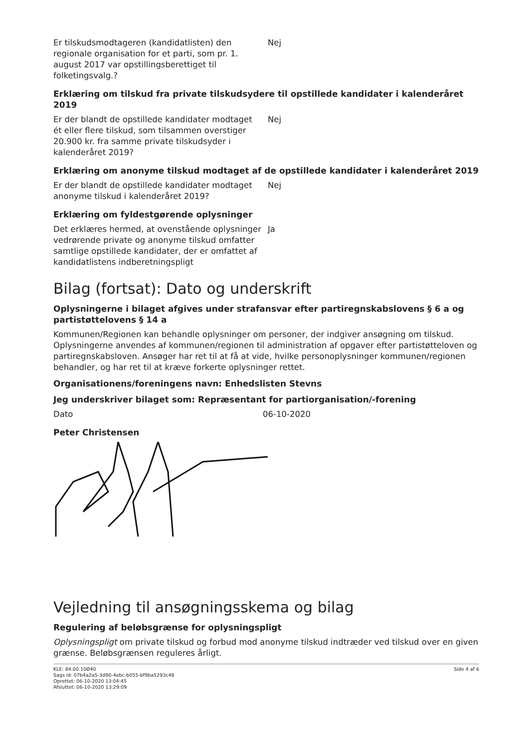Er tilskudsmodtageren (kandidatlisten) den regionale organisation for et parti, som pr. 1. august 2017 var opstillingsberettiget til folketingsvalg.?
Nej
Erklæring om tilskud fra private tilskudsydere til opstillede kandidater i kalenderåret 2019
Er der blandt de opstillede kandidater modtaget ét eller flere tilskud, som tilsammen overstiger 20.900 kr. fra samme private tilskudsyder i kalenderåret 2019?
Nej
Erklæring om anonyme tilskud modtaget af de opstillede kandidater i kalenderåret 2019
Er der blandt de opstillede kandidater modtaget anonyme tilskud i kalenderåret 2019?
Nej
Erklæring om fyldestgørende oplysninger
Det erklæres hermed, at ovenstående oplysninger vedrørende private og anonyme tilskud omfatter samtlige opstillede kandidater, der er omfattet af kandidatlistens indberetningspligt
Ja
Bilag (fortsat): Dato og underskrift
Oplysningerne i bilaget afgives under strafansvar efter partiregnskabslovens § 6 a og partistøttelovens § 14 a
Kommunen/Regionen kan behandle oplysninger om personer, der indgiver ansøgning om tilskud. Oplysningerne anvendes af kommunen/regionen til administration af opgaver efter partistøtteloven og partiregnskabsloven. Ansøger har ret til at få at vide, hvilke personoplysninger kommunen/regionen behandler, og har ret til at kræve forkerte oplysninger rettet.
Organisationens/foreningens navn: Enhedslisten Stevns
Jeg underskriver bilaget som: Repræsentant for partiorganisation/-forening
Dato 06-10-2020
Peter Christensen
Vejledning til ansøgningsskema og bilag
Regulering af beløbsgrænse for oplysningspligt
Oplysningspligt om private tilskud og forbud mod anonyme tilskud indtræder ved tilskud over en given grænse. Beløbsgrænsen reguleres årligt.
KLE: 84.00.10Ø40
Sags id: 07b4a2a5-3d90-4ebc-b055-bf9ba5293c48
Oprettet: 06-10-2020 13:04:45
Afsluttet: 06-10-2020 13:29:09
Side 4 af 6